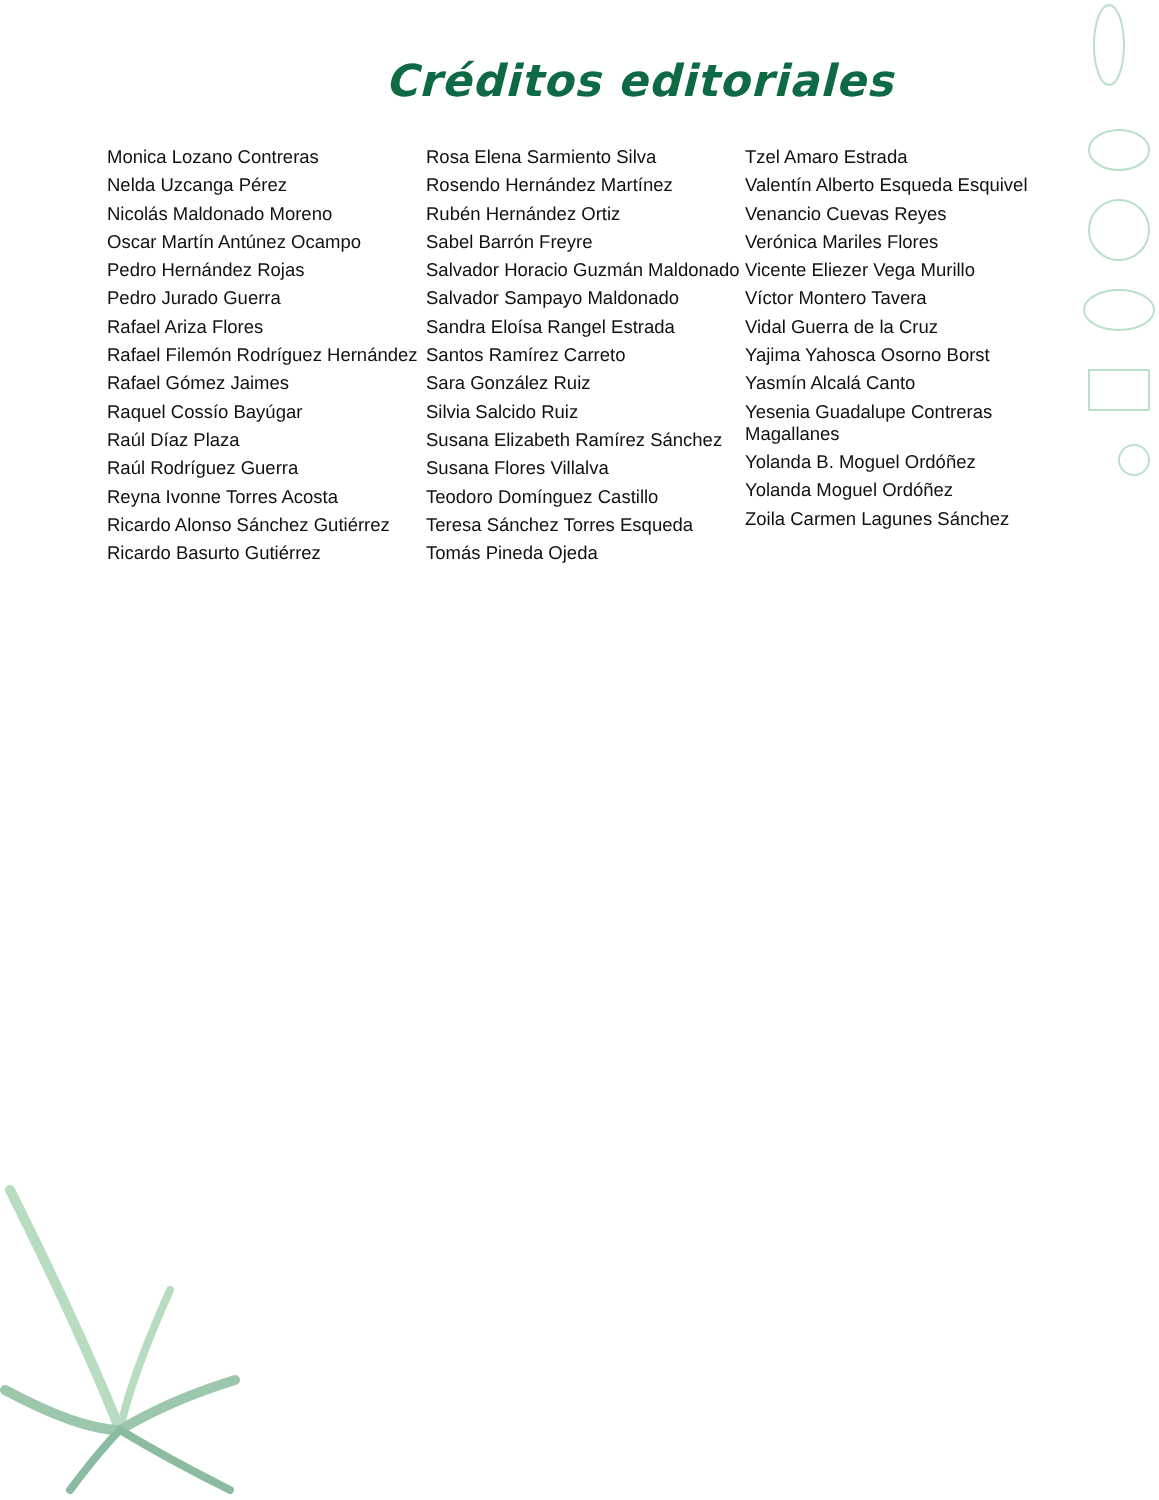Créditos editoriales
Monica Lozano Contreras
Nelda Uzcanga Pérez
Nicolás Maldonado Moreno
Oscar Martín Antúnez Ocampo
Pedro Hernández Rojas
Pedro Jurado Guerra
Rafael Ariza Flores
Rafael Filemón Rodríguez Hernández
Rafael Gómez Jaimes
Raquel Cossío Bayúgar
Raúl Díaz Plaza
Raúl Rodríguez Guerra
Reyna Ivonne Torres Acosta
Ricardo Alonso Sánchez Gutiérrez
Ricardo Basurto Gutiérrez
Rosa Elena Sarmiento Silva
Rosendo Hernández Martínez
Rubén Hernández Ortiz
Sabel Barrón Freyre
Salvador Horacio Guzmán Maldonado
Salvador Sampayo Maldonado
Sandra Eloísa Rangel Estrada
Santos Ramírez Carreto
Sara González Ruiz
Silvia Salcido Ruiz
Susana Elizabeth Ramírez Sánchez
Susana Flores Villalva
Teodoro Domínguez Castillo
Teresa Sánchez Torres Esqueda
Tomás Pineda Ojeda
Tzel Amaro Estrada
Valentín Alberto Esqueda Esquivel
Venancio Cuevas Reyes
Verónica Mariles Flores
Vicente Eliezer Vega Murillo
Víctor Montero Tavera
Vidal Guerra de la Cruz
Yajima Yahosca Osorno Borst
Yasmín Alcalá Canto
Yesenia Guadalupe Contreras Magallanes
Yolanda B. Moguel Ordóñez
Yolanda Moguel Ordóñez
Zoila Carmen Lagunes Sánchez